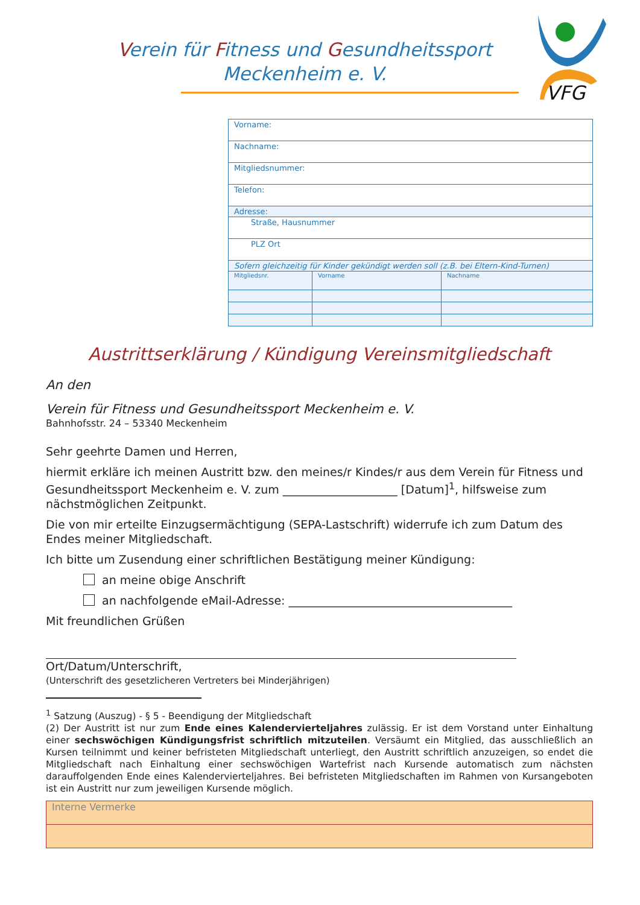Verein für Fitness und Gesundheitssport
Meckenheim e. V.
VFG
| Vorname: | | |
| Nachname: | | |
| Mitgliedsnummer: | | |
| Telefon: | | |
| Adresse: | | |
| Straße, Hausnummer | | |
| PLZ Ort | | |
| Sofern gleichzeitig für Kinder gekündigt werden soll (z.B. bei Eltern-Kind-Turnen) | | |
| Mitgliedsnr. | Vorname | Nachname |
Austrittserklärung / Kündigung Vereinsmitgliedschaft
An den
Verein für Fitness und Gesundheitssport Meckenheim e. V.
Bahnhofsstr. 24 – 53340 Meckenheim
Sehr geehrte Damen und Herren,
hiermit erkläre ich meinen Austritt bzw. den meines/r Kindes/r aus dem Verein für Fitness und Gesundheitssport Meckenheim e. V. zum ____________________ [Datum]<sup>1</sup>, hilfsweise zum nächstmöglichen Zeitpunkt.
Die von mir erteilte Einzugsermächtigung (SEPA-Lastschrift) widerrufe ich zum Datum des Endes meiner Mitgliedschaft.
Ich bitte um Zusendung einer schriftlichen Bestätigung meiner Kündigung:
an meine obige Anschrift
an nachfolgende eMail-Adresse: _______________________________________
Mit freundlichen Grüßen
Ort/Datum/Unterschrift,
(Unterschrift des gesetzlicheren Vertreters bei Minderjährigen)
<sup>1</sup> Satzung (Auszug) - § 5 - Beendigung der Mitgliedschaft
(2) Der Austritt ist nur zum Ende eines Kalendervierteljahres zulässig. Er ist dem Vorstand unter Einhaltung einer sechswöchigen Kündigungsfrist schriftlich mitzuteilen. Versäumt ein Mitglied, das ausschließlich an Kursen teilnimmt und keiner befristeten Mitgliedschaft unterliegt, den Austritt schriftlich anzuzeigen, so endet die Mitgliedschaft nach Einhaltung einer sechswöchigen Wartefrist nach Kursende automatisch zum nächsten darauffolgenden Ende eines Kalendervierteljahres. Bei befristeten Mitgliedschaften im Rahmen von Kursangeboten ist ein Austritt nur zum jeweiligen Kursende möglich.
| Interne Vermerke |